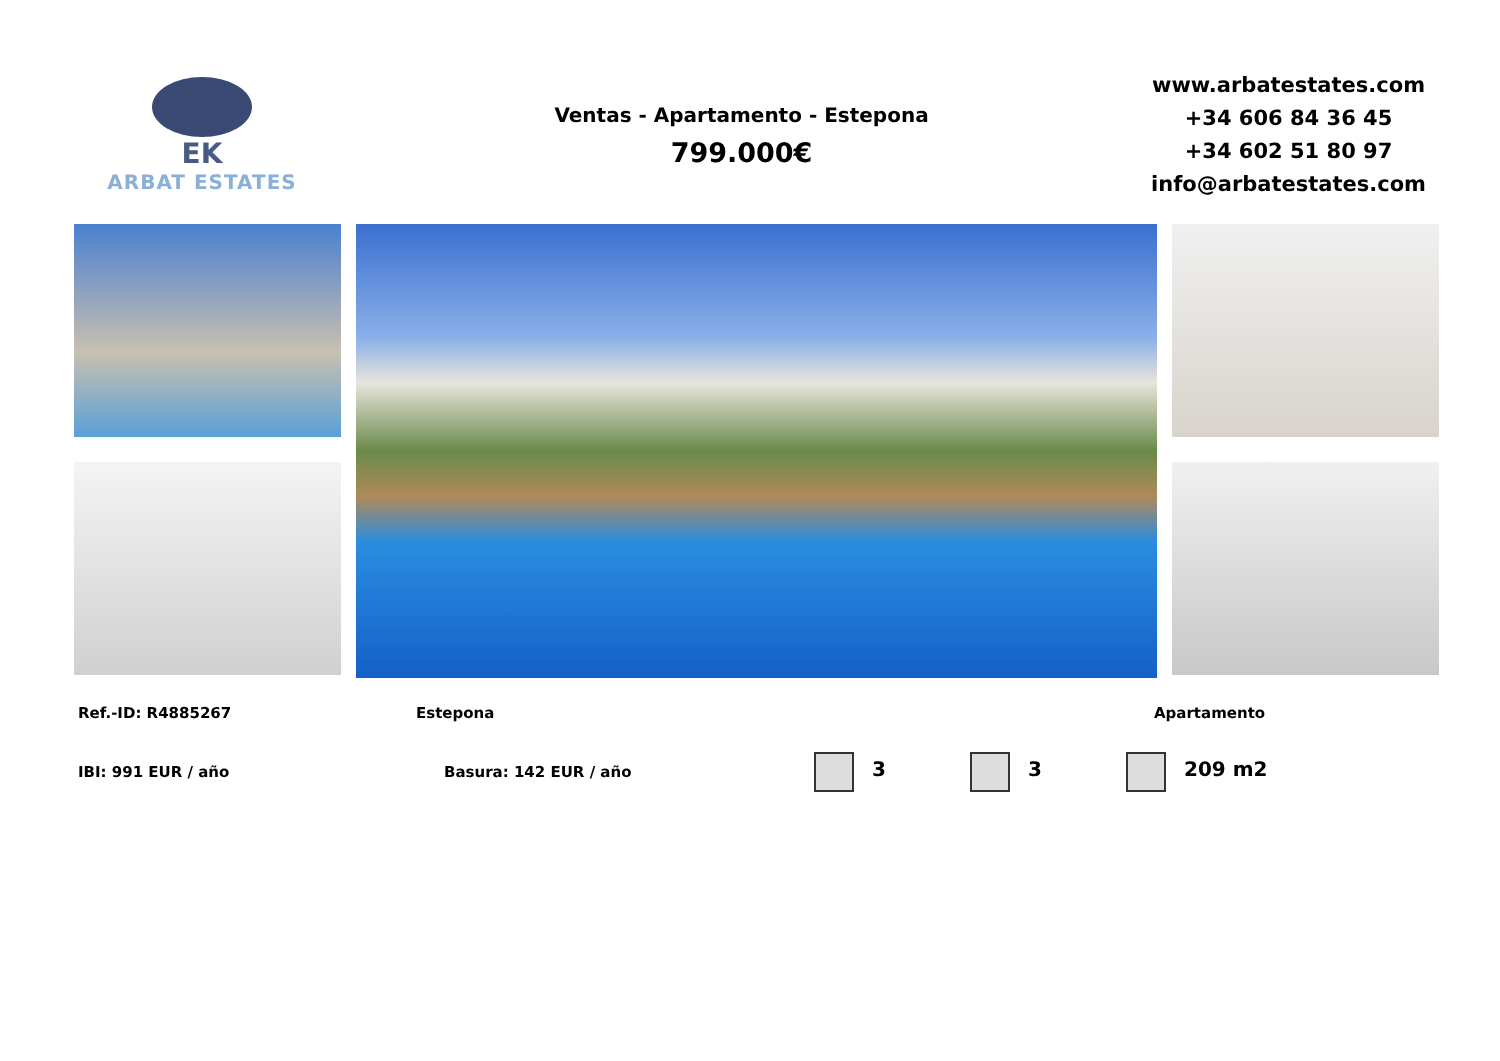EK
ARBAT ESTATES
Ventas - Apartamento - Estepona
799.000€
www.arbatestates.com
+34 606 84 36 45
+34 602 51 80 97
info@arbatestates.com
Ref.-ID: R4885267 Estepona Apartamento
IBI: 991 EUR / año Basura: 142 EUR / año 3 3 209 m2